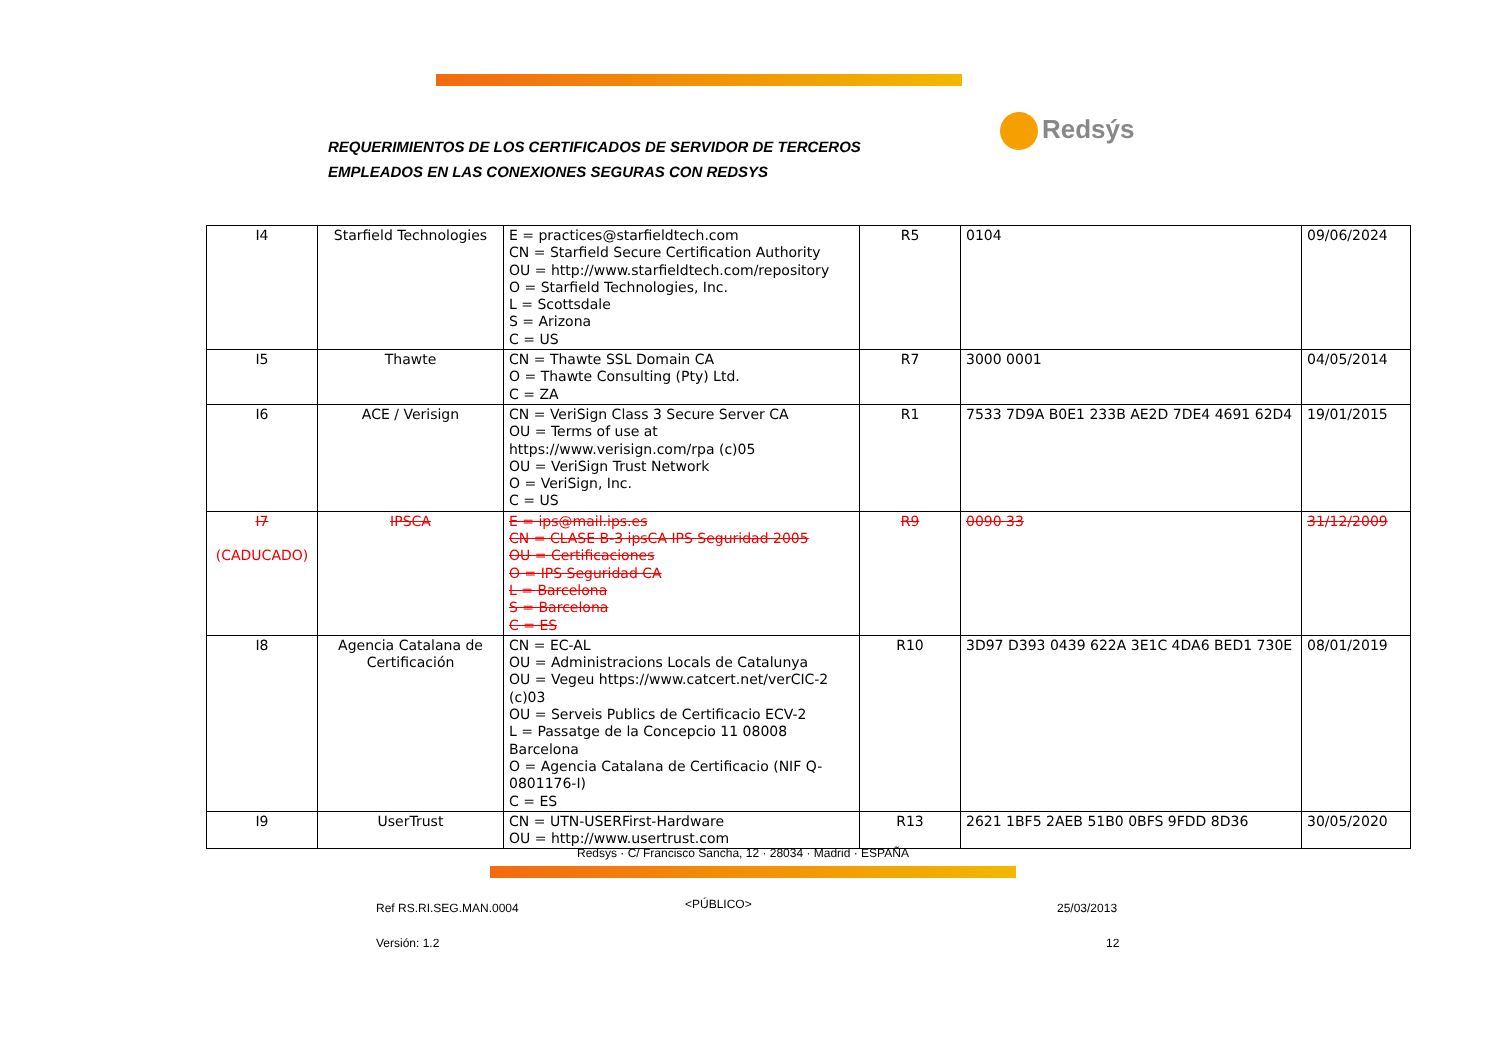REQUERIMIENTOS DE LOS CERTIFICADOS DE SERVIDOR DE TERCEROS
EMPLEADOS EN LAS CONEXIONES SEGURAS CON REDSYS
Redsýs
| I4 | Starfield Technologies | E = practices@starfieldtech.com CN = Starfield Secure Certification Authority OU = http://www.starfieldtech.com/repository O = Starfield Technologies, Inc. L = Scottsdale S = Arizona C = US | R5 | 0104 | 09/06/2024 |
| I5 | Thawte | CN = Thawte SSL Domain CA O = Thawte Consulting (Pty) Ltd. C = ZA | R7 | 3000 0001 | 04/05/2014 |
| I6 | ACE / Verisign | CN = VeriSign Class 3 Secure Server CA OU = Terms of use at https://www.verisign.com/rpa (c)05 OU = VeriSign Trust Network O = VeriSign, Inc. C = US | R1 | 7533 7D9A B0E1 233B AE2D 7DE4 4691 62D4 | 19/01/2015 |
| I7 (CADUCADO) | IPSCA | E = ips@mail.ips.es CN = CLASE B-3 ipsCA IPS Seguridad 2005 OU = Certificaciones O = IPS Seguridad CA L = Barcelona S = Barcelona C = ES | R9 | 0090 33 | 31/12/2009 |
| I8 | Agencia Catalana de Certificación | CN = EC-AL OU = Administracions Locals de Catalunya OU = Vegeu https://www.catcert.net/verCIC-2 (c)03 OU = Serveis Publics de Certificacio ECV-2 L = Passatge de la Concepcio 11 08008 Barcelona O = Agencia Catalana de Certificacio (NIF Q-0801176-I) C = ES | R10 | 3D97 D393 0439 622A 3E1C 4DA6 BED1 730E | 08/01/2019 |
| I9 | UserTrust | CN = UTN-USERFirst-Hardware OU = http://www.usertrust.com | R13 | 2621 1BF5 2AEB 51B0 0BFS 9FDD 8D36 | 30/05/2020 |
Redsys · C/ Francisco Sancha, 12 · 28034 · Madrid · ESPAÑA
Ref RS.RI.SEG.MAN.0004 <PÚBLICO> 25/03/2013
Versión: 1.2 12